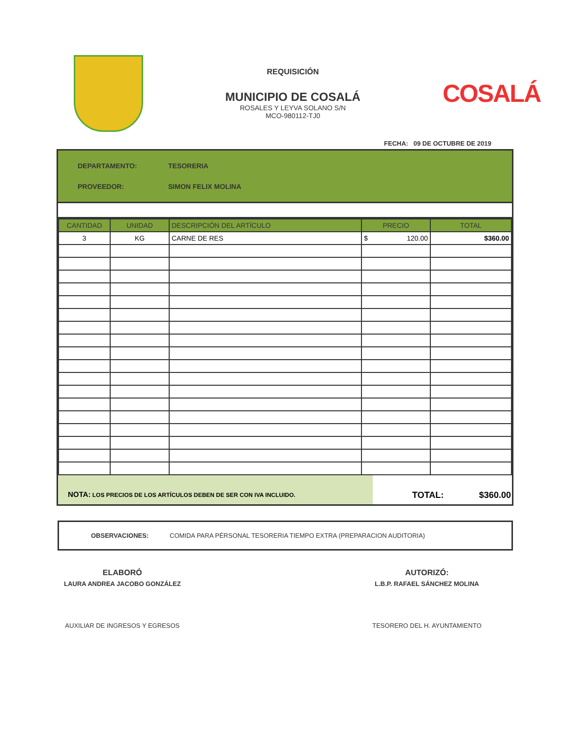REQUISICIÓN
MUNICIPIO DE COSALÁ
ROSALES Y LEYVA SOLANO S/N
MCO-980112-TJ0
COSALÁ
FECHA: 09 DE OCTUBRE DE 2019
DEPARTAMENTO: TESORERIA
PROVEEDOR: SIMON FELIX MOLINA
| CANTIDAD | UNIDAD | DESCRIPCIÓN DEL ARTÍCULO | PRECIO | TOTAL |
| --- | --- | --- | --- | --- |
| 3 | KG | CARNE DE RES | $ 120.00 | $360.00 |
NOTA: LOS PRECIOS DE LOS ARTÍCULOS DEBEN DE SER CON IVA INCLUIDO.
TOTAL: $360.00
OBSERVACIONES: COMIDA PARA PÉRSONAL TESORERIA TIEMPO EXTRA (PREPARACION AUDITORIA)
ELABORÓ
LAURA ANDREA JACOBO GONZÁLEZ
AUXILIAR DE INGRESOS Y EGRESOS
AUTORIZÓ:
L.B.P. RAFAEL SÁNCHEZ MOLINA
TESORERO DEL H. AYUNTAMIENTO